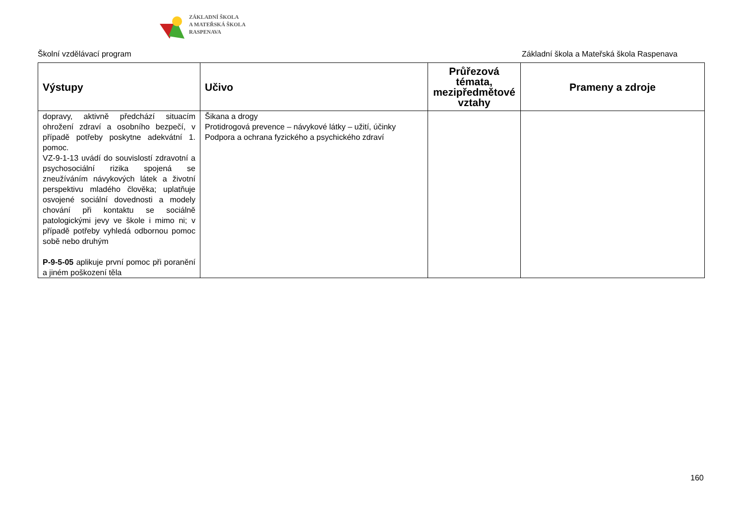ZÁKLADNÍ ŠKOLA
A MATEŘSKÁ ŠKOLA
RASPENAVA
Školní vzdělávací program Základní škola a Mateřská škola Raspenava
| Výstupy | Učivo | Průřezová témata, mezipředmětové vztahy | Prameny a zdroje |
| --- | --- | --- | --- |
| dopravy, aktivně předchází situacím ohrožení zdraví a osobního bezpečí, v případě potřeby poskytne adekvátní 1. pomoc. VZ-9-1-13 uvádí do souvislostí zdravotní a psychosociální rizika spojená se zneužíváním návykových látek a životní perspektivu mladého člověka; uplatňuje osvojené sociální dovednosti a modely chování při kontaktu se sociálně patologickými jevy ve škole i mimo ni; v případě potřeby vyhledá odbornou pomoc sobě nebo druhým P-9-5-05 aplikuje první pomoc při poranění a jiném poškození těla | Šikana a drogy Protidrogová prevence – návykové látky – užití, účinky Podpora a ochrana fyzického a psychického zdraví | | |
160